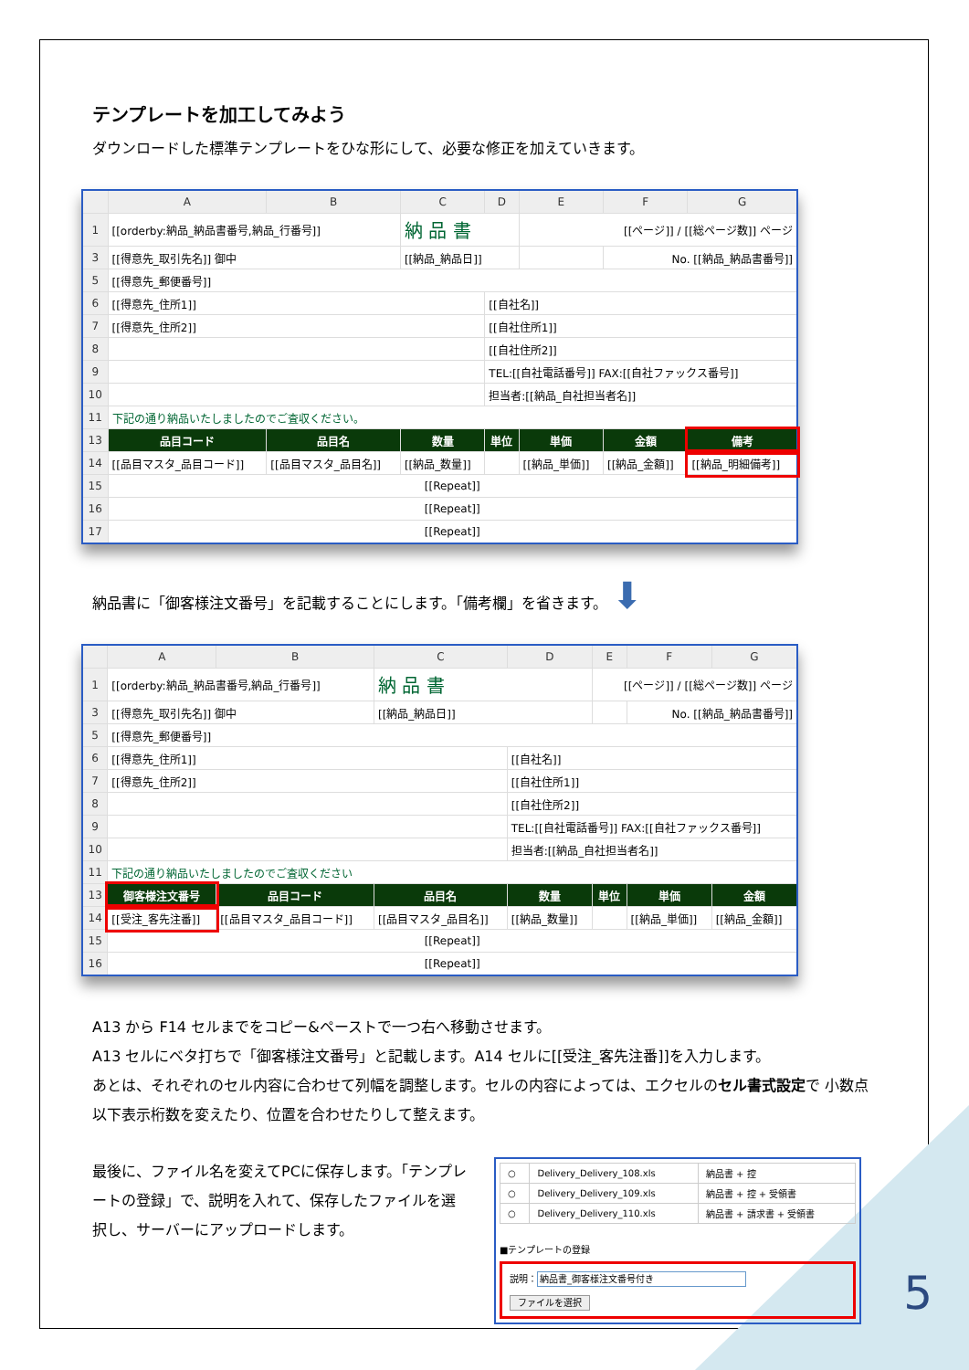テンプレートを加工してみよう
ダウンロードした標準テンプレートをひな形にして、必要な修正を加えていきます。
| | A | B | C | D | E | F | G |
| --- | --- | --- | --- | --- | --- | --- | --- |
| 1 | [[orderby:納品_納品書番号,納品_行番号]] | | 納 品 書 | | [[ページ]] / [[総ページ数]] ページ | | |
| 3 | [[得意先_取引先名]] 御中 | | [[納品_納品日]] | | | No. [[納品_納品書番号]] | |
| 5 | [[得意先_郵便番号]] | | | | | | |
| 6 | [[得意先_住所1]] | | | [[自社名]] | | | |
| 7 | [[得意先_住所2]] | | | [[自社住所1]] | | | |
| 8 | | | | [[自社住所2]] | | | |
| 9 | | | | TEL:[[自社電話番号]] FAX:[[自社ファックス番号]] | | | |
| 10 | | | | 担当者:[[納品_自社担当者名]] | | | |
| 11 | 下記の通り納品いたしましたのでご査収ください。 | | | | | | |
| 13 | 品目コード | 品目名 | 数量 | 単位 | 単価 | 金額 | 備考 |
| 14 | [[品目マスタ_品目コード]] | [[品目マスタ_品目名]] | [[納品_数量]] | | [[納品_単価]] | [[納品_金額]] | [[納品_明細備考]] |
| 15 | [[Repeat]] | | | | | | |
| 16 | [[Repeat]] | | | | | | |
| 17 | [[Repeat]] | | | | | | |
納品書に「御客様注文番号」を記載することにします。「備考欄」を省きます。 ⬇
| | A | B | C | D | E | F | G |
| --- | --- | --- | --- | --- | --- | --- | --- |
| 1 | [[orderby:納品_納品書番号,納品_行番号]] | | 納 品 書 | | [[ページ]] / [[総ページ数]] ページ | | |
| 3 | [[得意先_取引先名]] 御中 | | [[納品_納品日]] | | | No. [[納品_納品書番号]] | |
| 5 | [[得意先_郵便番号]] | | | | | | |
| 6 | [[得意先_住所1]] | | | [[自社名]] | | | |
| 7 | [[得意先_住所2]] | | | [[自社住所1]] | | | |
| 8 | | | | [[自社住所2]] | | | |
| 9 | | | | TEL:[[自社電話番号]] FAX:[[自社ファックス番号]] | | | |
| 10 | | | | 担当者:[[納品_自社担当者名]] | | | |
| 11 | 下記の通り納品いたしましたのでご査収ください | | | | | | |
| 13 | 御客様注文番号 | 品目コード | 品目名 | 数量 | 単位 | 単価 | 金額 |
| 14 | [[受注_客先注番]] | [[品目マスタ_品目コード]] | [[品目マスタ_品目名]] | [[納品_数量]] | | [[納品_単価]] | [[納品_金額]] |
| 15 | [[Repeat]] | | | | | | |
| 16 | [[Repeat]] | | | | | | |
A13 から F14 セルまでをコピー&ペーストで一つ右へ移動させます。
A13 セルにベタ打ちで「御客様注文番号」と記載します。A14 セルに[[受注_客先注番]]を入力します。
あとは、それぞれのセル内容に合わせて列幅を調整します。セルの内容によっては、エクセルのセル書式設定で 小数点以下表示桁数を変えたり、位置を合わせたりして整えます。
最後に、ファイル名を変えてPCに保存します。「テンプレートの登録」で、説明を入れて、保存したファイルを選択し、サーバーにアップロードします。
| ○ | Delivery_Delivery_108.xls | 納品書 + 控 |
| ○ | Delivery_Delivery_109.xls | 納品書 + 控 + 受領書 |
| ○ | Delivery_Delivery_110.xls | 納品書 + 請求書 + 受領書 |
■テンプレートの登録
説明：納品書_御客様注文番号付き
ファイルを選択
5